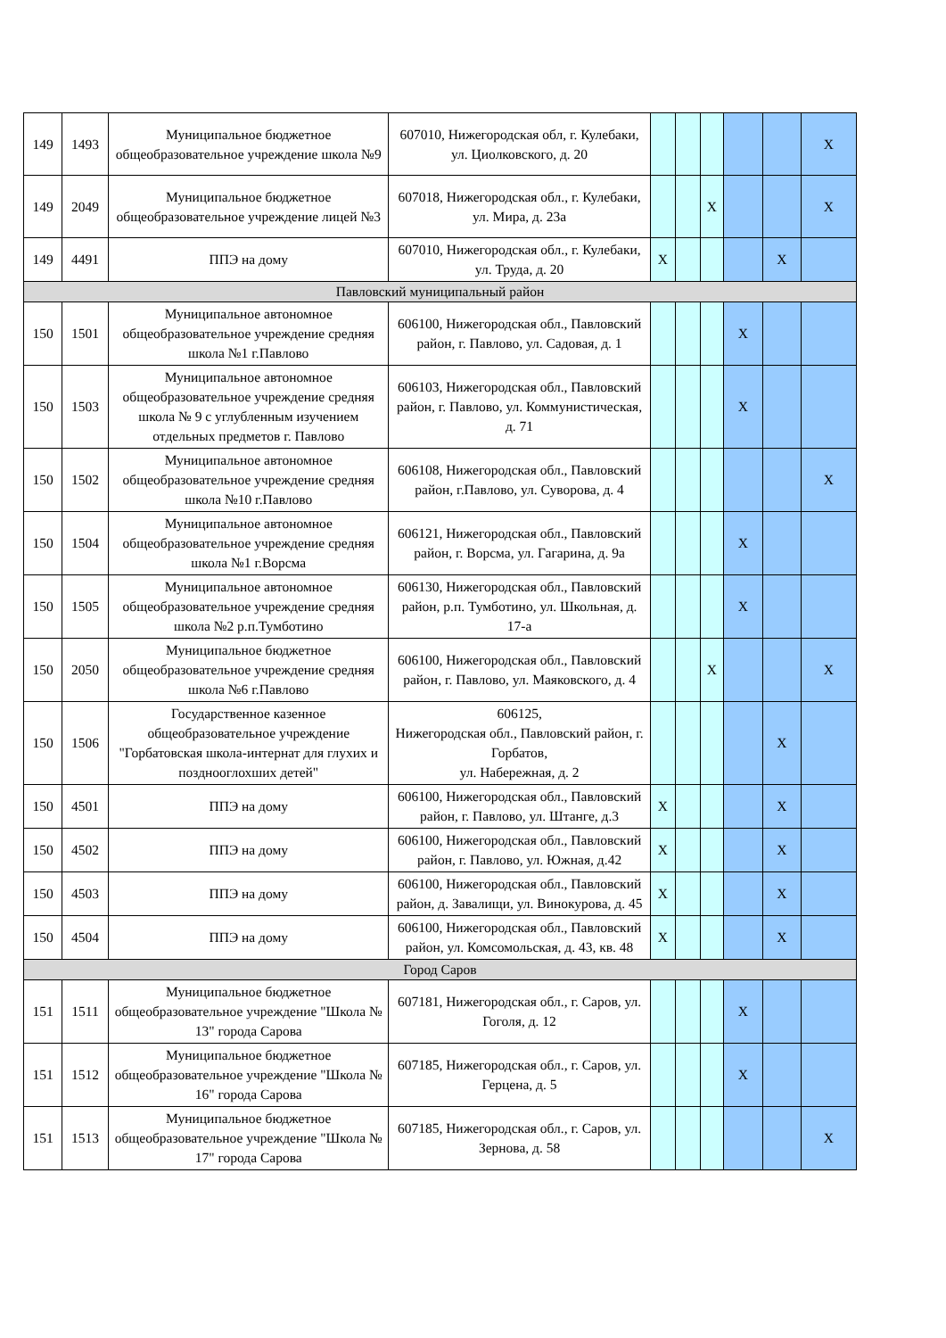| 149 | 1493 | Муниципальное бюджетное общеобразовательное учреждение школа №9 | 607010, Нижегородская обл, г. Кулебаки, ул. Циолковского, д. 20 | | | | | | X |
| 149 | 2049 | Муниципальное бюджетное общеобразовательное учреждение лицей №3 | 607018, Нижегородская обл., г. Кулебаки, ул. Мира, д. 23а | | | X | | | X |
| 149 | 4491 | ППЭ на дому | 607010, Нижегородская обл., г. Кулебаки, ул. Труда, д. 20 | X | | | | X | |
| Павловский муниципальный район | | | | | | | | | |
| 150 | 1501 | Муниципальное автономное общеобразовательное учреждение средняя школа №1 г.Павлово | 606100, Нижегородская обл., Павловский район, г. Павлово, ул. Садовая, д. 1 | | | | X | | |
| 150 | 1503 | Муниципальное автономное общеобразовательное учреждение средняя школа № 9 с углубленным изучением отдельных предметов г. Павлово | 606103, Нижегородская обл., Павловский район, г. Павлово, ул. Коммунистическая, д. 71 | | | | X | | |
| 150 | 1502 | Муниципальное автономное общеобразовательное учреждение средняя школа №10 г.Павлово | 606108, Нижегородская обл., Павловский район, г.Павлово, ул. Суворова, д. 4 | | | | | | X |
| 150 | 1504 | Муниципальное автономное общеобразовательное учреждение средняя школа №1 г.Ворсма | 606121, Нижегородская обл., Павловский район, г. Ворсма, ул. Гагарина, д. 9а | | | | X | | |
| 150 | 1505 | Муниципальное автономное общеобразовательное учреждение средняя школа №2 р.п.Тумботино | 606130, Нижегородская обл., Павловский район, р.п. Тумботино, ул. Школьная, д. 17-а | | | | X | | |
| 150 | 2050 | Муниципальное бюджетное общеобразовательное учреждение средняя школа №6 г.Павлово | 606100, Нижегородская обл., Павловский район, г. Павлово, ул. Маяковского, д. 4 | | | X | | | X |
| 150 | 1506 | Государственное казенное общеобразовательное учреждение "Горбатовская школа-интернат для глухих и позднооглохших детей" | 606125, Нижегородская обл., Павловский район, г. Горбатов, ул. Набережная, д. 2 | | | | | X | |
| 150 | 4501 | ППЭ на дому | 606100, Нижегородская обл., Павловский район, г. Павлово, ул. Штанге, д.3 | X | | | | X | |
| 150 | 4502 | ППЭ на дому | 606100, Нижегородская обл., Павловский район, г. Павлово, ул. Южная, д.42 | X | | | | X | |
| 150 | 4503 | ППЭ на дому | 606100, Нижегородская обл., Павловский район, д. Завалищи, ул. Винокурова, д. 45 | X | | | | X | |
| 150 | 4504 | ППЭ на дому | 606100, Нижегородская обл., Павловский район, ул. Комсомольская, д. 43, кв. 48 | X | | | | X | |
| Город Саров | | | | | | | | | |
| 151 | 1511 | Муниципальное бюджетное общеобразовательное учреждение "Школа № 13" города Сарова | 607181, Нижегородская обл., г. Саров, ул. Гоголя, д. 12 | | | | X | | |
| 151 | 1512 | Муниципальное бюджетное общеобразовательное учреждение "Школа № 16" города Сарова | 607185, Нижегородская обл., г. Саров, ул. Герцена, д. 5 | | | | X | | |
| 151 | 1513 | Муниципальное бюджетное общеобразовательное учреждение "Школа № 17" города Сарова | 607185, Нижегородская обл., г. Саров, ул. Зернова, д. 58 | | | | | | X |